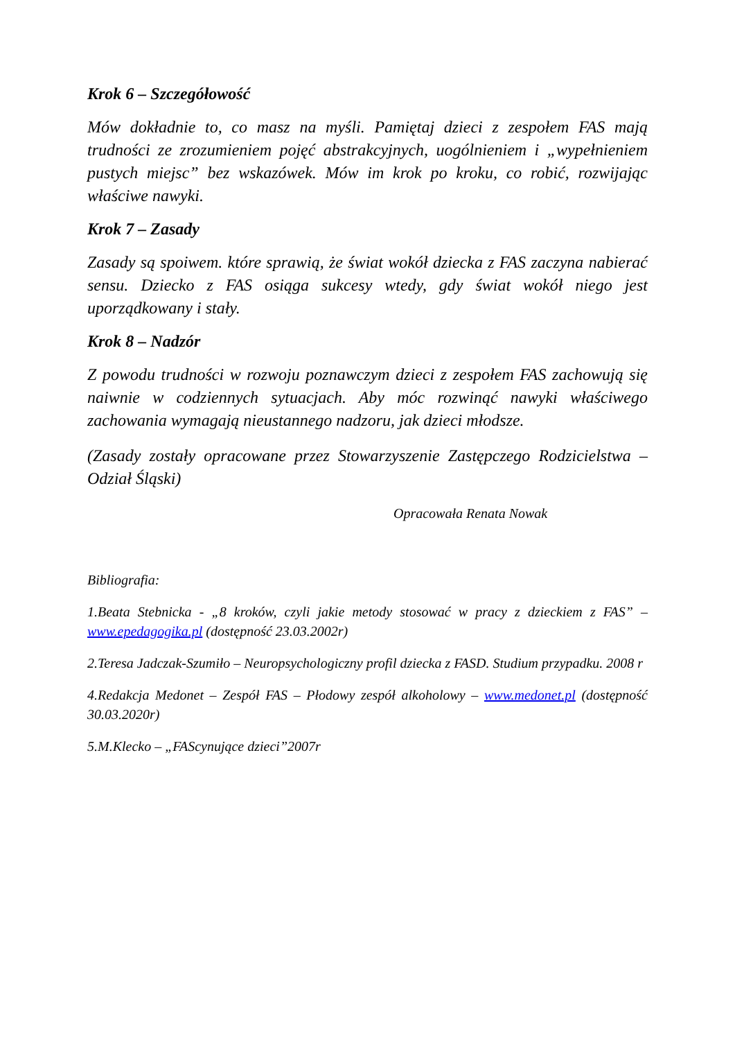Krok 6 – Szczegółowość
Mów dokładnie to, co masz na myśli. Pamiętaj dzieci z zespołem FAS mają trudności ze zrozumieniem pojęć abstrakcyjnych, uogólnieniem i „wypełnieniem pustych miejsc” bez wskazówek. Mów im krok po kroku, co robić, rozwijając właściwe nawyki.
Krok 7 – Zasady
Zasady są spoiwem. które sprawią, że świat wokół dziecka z FAS zaczyna nabierać sensu. Dziecko z FAS osiąga sukcesy wtedy, gdy świat wokół niego jest uporządkowany i stały.
Krok 8 – Nadzór
Z powodu trudności w rozwoju poznawczym dzieci z zespołem FAS zachowują się naiwnie w codziennych sytuacjach. Aby móc rozwinąć nawyki właściwego zachowania wymagają nieustannego nadzoru, jak dzieci młodsze.
(Zasady zostały opracowane przez Stowarzyszenie Zastępczego Rodzicielstwa – Odział Śląski)
Opracowała Renata Nowak
Bibliografia:
1.Beata Stebnicka - „8 kroków, czyli jakie metody stosować w pracy z dzieckiem z FAS” – www.epedagogika.pl (dostępność 23.03.2002r)
2.Teresa Jadczak-Szumiło – Neuropsychologiczny profil dziecka z FASD. Studium przypadku. 2008 r
4.Redakcja Medonet – Zespół FAS – Płodowy zespół alkoholowy – www.medonet.pl (dostępność 30.03.2020r)
5.M.Klecko – „FAScynujące dzieci”2007r